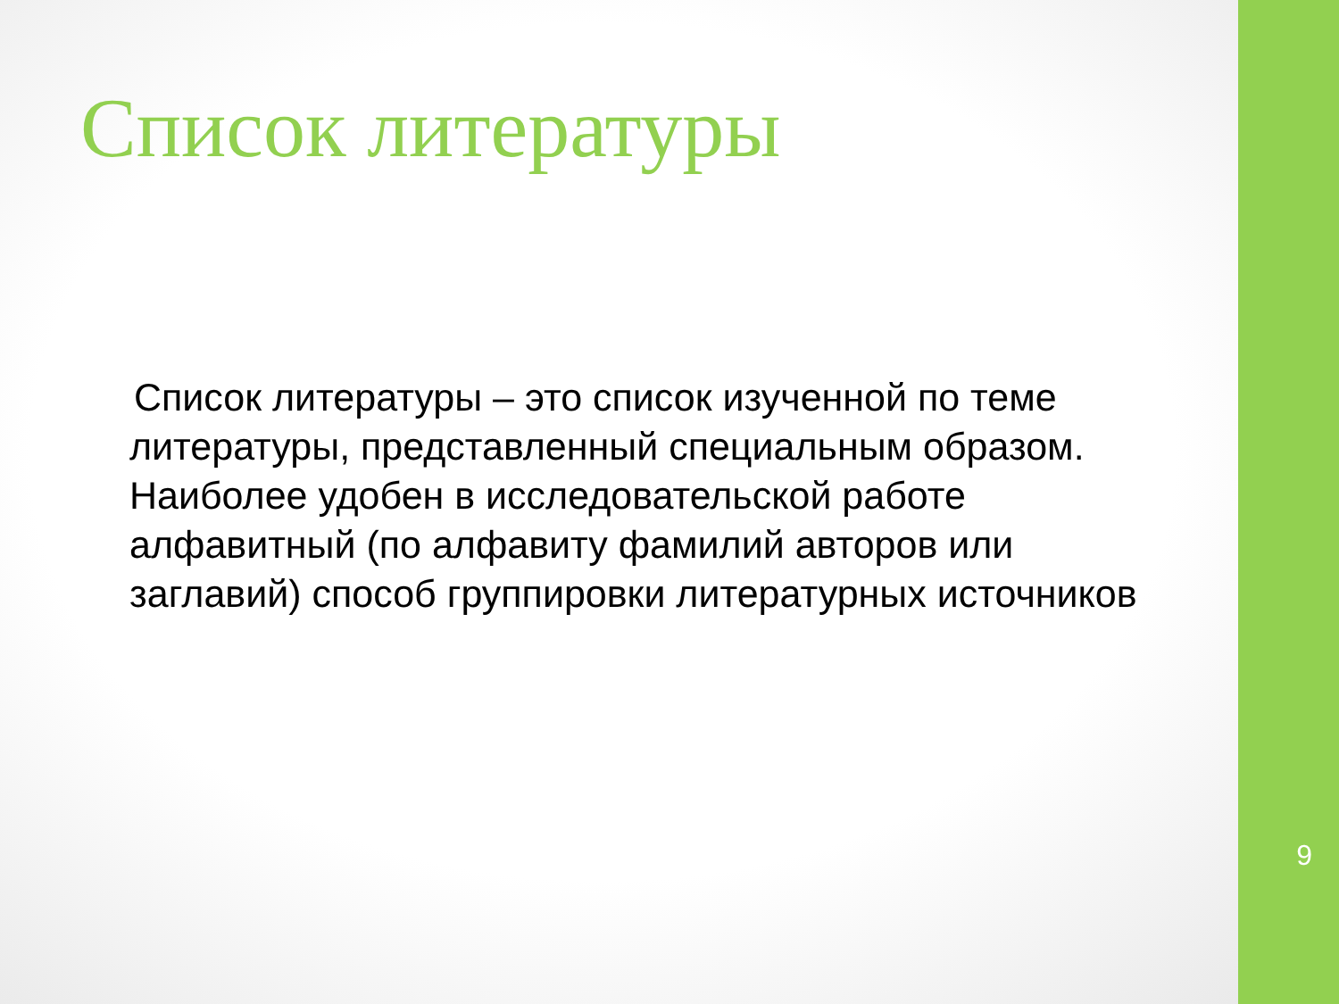Список литературы
Список литературы – это список изученной по теме литературы, представленный специальным образом. Наиболее удобен в исследовательской работе алфавитный (по алфавиту фамилий авторов или заглавий) способ группировки литературных источников
9